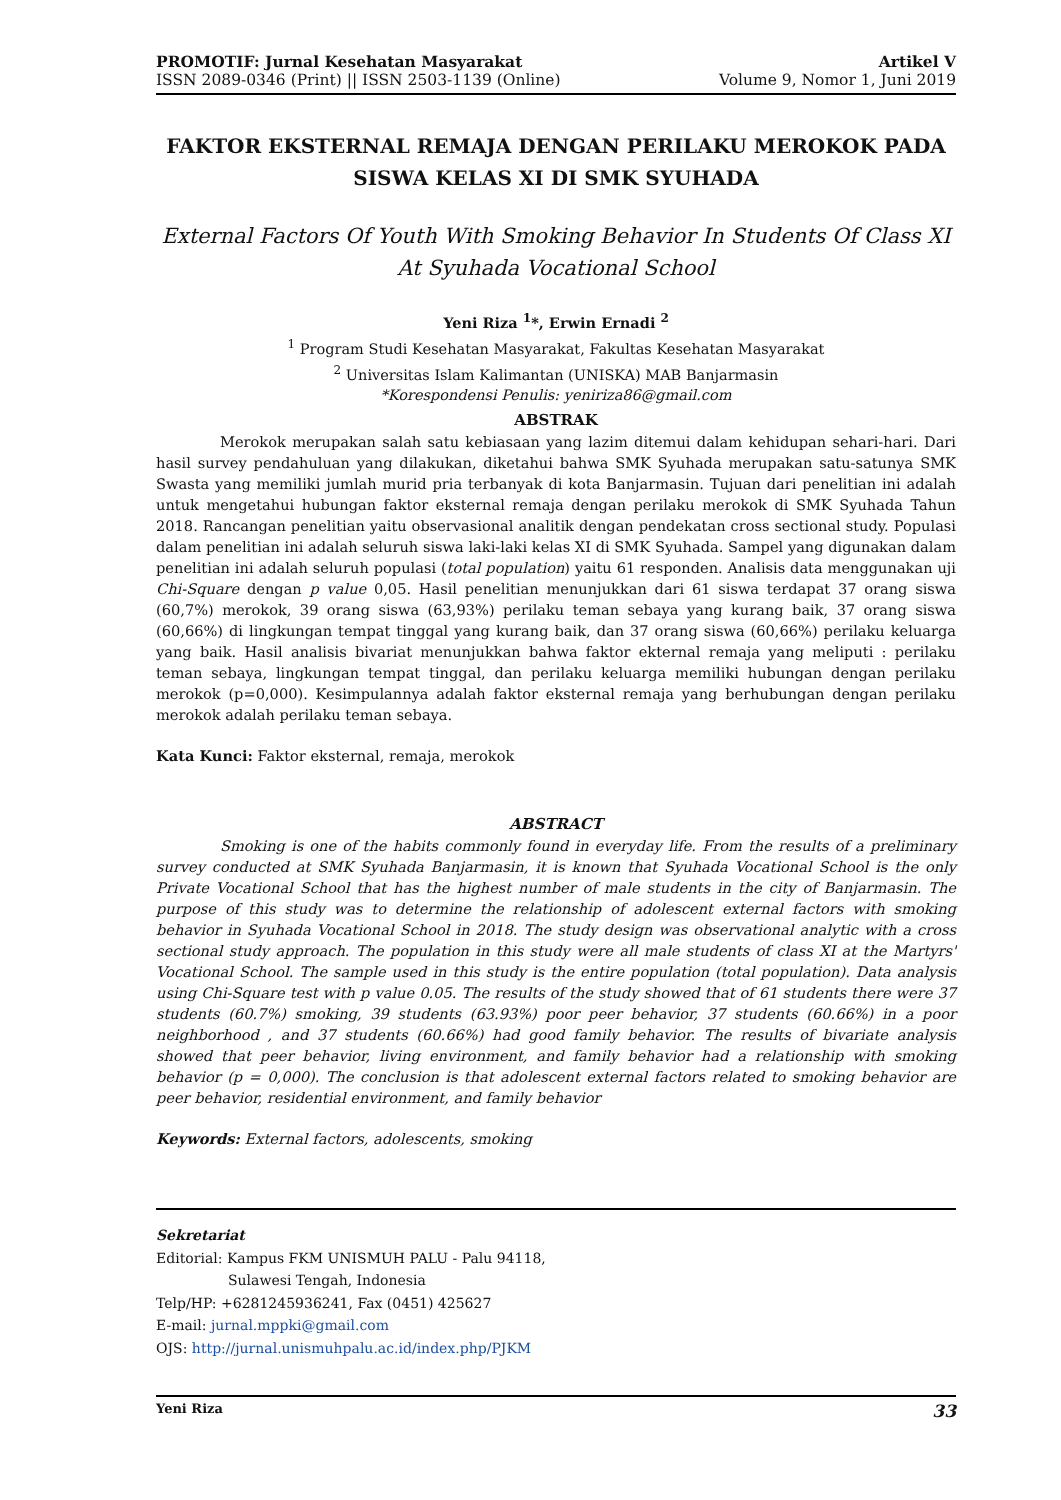PROMOTIF: Jurnal Kesehatan Masyarakat
ISSN 2089-0346 (Print) || ISSN 2503-1139 (Online)
Artikel V
Volume 9, Nomor 1, Juni 2019
FAKTOR EKSTERNAL REMAJA DENGAN PERILAKU MEROKOK PADA SISWA KELAS XI DI SMK SYUHADA
External Factors Of Youth With Smoking Behavior In Students Of Class XI At Syuhada Vocational School
Yeni Riza <sup>1</sup>*, Erwin Ernadi <sup>2</sup>
<sup>1</sup> Program Studi Kesehatan Masyarakat, Fakultas Kesehatan Masyarakat
<sup>2</sup> Universitas Islam Kalimantan (UNISKA) MAB Banjarmasin
*Korespondensi Penulis: yeniriza86@gmail.com
ABSTRAK
Merokok merupakan salah satu kebiasaan yang lazim ditemui dalam kehidupan sehari-hari. Dari hasil survey pendahuluan yang dilakukan, diketahui bahwa SMK Syuhada merupakan satu-satunya SMK Swasta yang memiliki jumlah murid pria terbanyak di kota Banjarmasin. Tujuan dari penelitian ini adalah untuk mengetahui hubungan faktor eksternal remaja dengan perilaku merokok di SMK Syuhada Tahun 2018. Rancangan penelitian yaitu observasional analitik dengan pendekatan cross sectional study. Populasi dalam penelitian ini adalah seluruh siswa laki-laki kelas XI di SMK Syuhada. Sampel yang digunakan dalam penelitian ini adalah seluruh populasi (total population) yaitu 61 responden. Analisis data menggunakan uji Chi-Square dengan p value 0,05. Hasil penelitian menunjukkan dari 61 siswa terdapat 37 orang siswa (60,7%) merokok, 39 orang siswa (63,93%) perilaku teman sebaya yang kurang baik, 37 orang siswa (60,66%) di lingkungan tempat tinggal yang kurang baik, dan 37 orang siswa (60,66%) perilaku keluarga yang baik. Hasil analisis bivariat menunjukkan bahwa faktor ekternal remaja yang meliputi : perilaku teman sebaya, lingkungan tempat tinggal, dan perilaku keluarga memiliki hubungan dengan perilaku merokok (p=0,000). Kesimpulannya adalah faktor eksternal remaja yang berhubungan dengan perilaku merokok adalah perilaku teman sebaya.
Kata Kunci: Faktor eksternal, remaja, merokok
ABSTRACT
Smoking is one of the habits commonly found in everyday life. From the results of a preliminary survey conducted at SMK Syuhada Banjarmasin, it is known that Syuhada Vocational School is the only Private Vocational School that has the highest number of male students in the city of Banjarmasin. The purpose of this study was to determine the relationship of adolescent external factors with smoking behavior in Syuhada Vocational School in 2018. The study design was observational analytic with a cross sectional study approach. The population in this study were all male students of class XI at the Martyrs' Vocational School. The sample used in this study is the entire population (total population). Data analysis using Chi-Square test with p value 0.05. The results of the study showed that of 61 students there were 37 students (60.7%) smoking, 39 students (63.93%) poor peer behavior, 37 students (60.66%) in a poor neighborhood , and 37 students (60.66%) had good family behavior. The results of bivariate analysis showed that peer behavior, living environment, and family behavior had a relationship with smoking behavior (p = 0,000). The conclusion is that adolescent external factors related to smoking behavior are peer behavior, residential environment, and family behavior
Keywords: External factors, adolescents, smoking
Sekretariat
Editorial: Kampus FKM UNISMUH PALU - Palu 94118,
Sulawesi Tengah, Indonesia
Telp/HP: +6281245936241, Fax (0451) 425627
E-mail: jurnal.mppki@gmail.com
OJS: http://jurnal.unismuhpalu.ac.id/index.php/PJKM
Yeni Riza 33